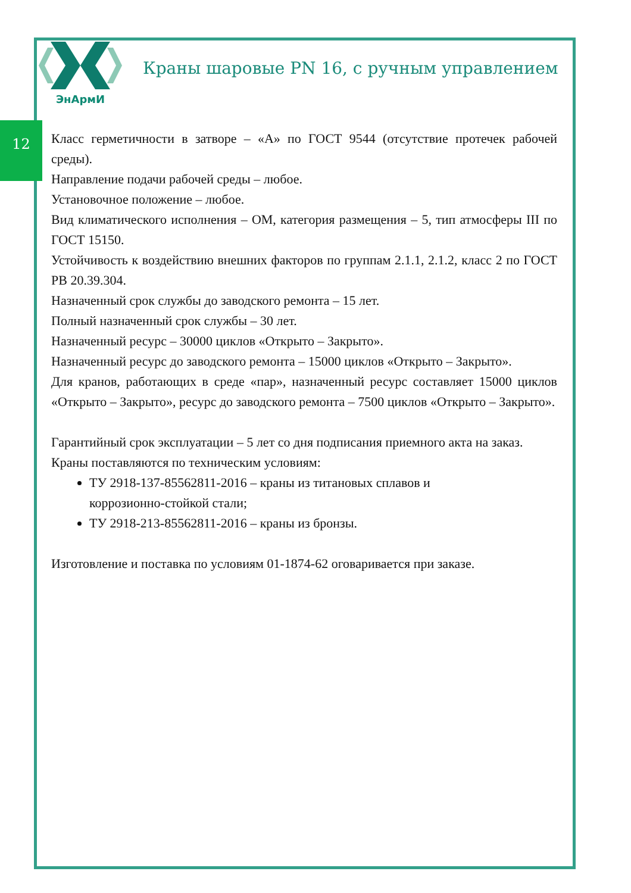12
ЭнАрмИ
Краны шаровые PN 16, с ручным управлением
Класс герметичности в затворе – «А» по ГОСТ 9544 (отсутствие протечек рабочей среды).
Направление подачи рабочей среды – любое.
Установочное положение – любое.
Вид климатического исполнения – ОМ, категория размещения – 5, тип атмосферы III по ГОСТ 15150.
Устойчивость к воздействию внешних факторов по группам 2.1.1, 2.1.2, класс 2 по ГОСТ РВ 20.39.304.
Назначенный срок службы до заводского ремонта – 15 лет.
Полный назначенный срок службы – 30 лет.
Назначенный ресурс – 30000 циклов «Открыто – Закрыто».
Назначенный ресурс до заводского ремонта – 15000 циклов «Открыто – Закрыто».
Для кранов, работающих в среде «пар», назначенный ресурс составляет 15000 циклов «Открыто – Закрыто», ресурс до заводского ремонта – 7500 циклов «Открыто – Закрыто».
Гарантийный срок эксплуатации – 5 лет со дня подписания приемного акта на заказ.
Краны поставляются по техническим условиям:
ТУ 2918-137-85562811-2016 – краны из титановых сплавов и
коррозионно-стойкой стали;
ТУ 2918-213-85562811-2016 – краны из бронзы.
Изготовление и поставка по условиям 01-1874-62 оговаривается при заказе.